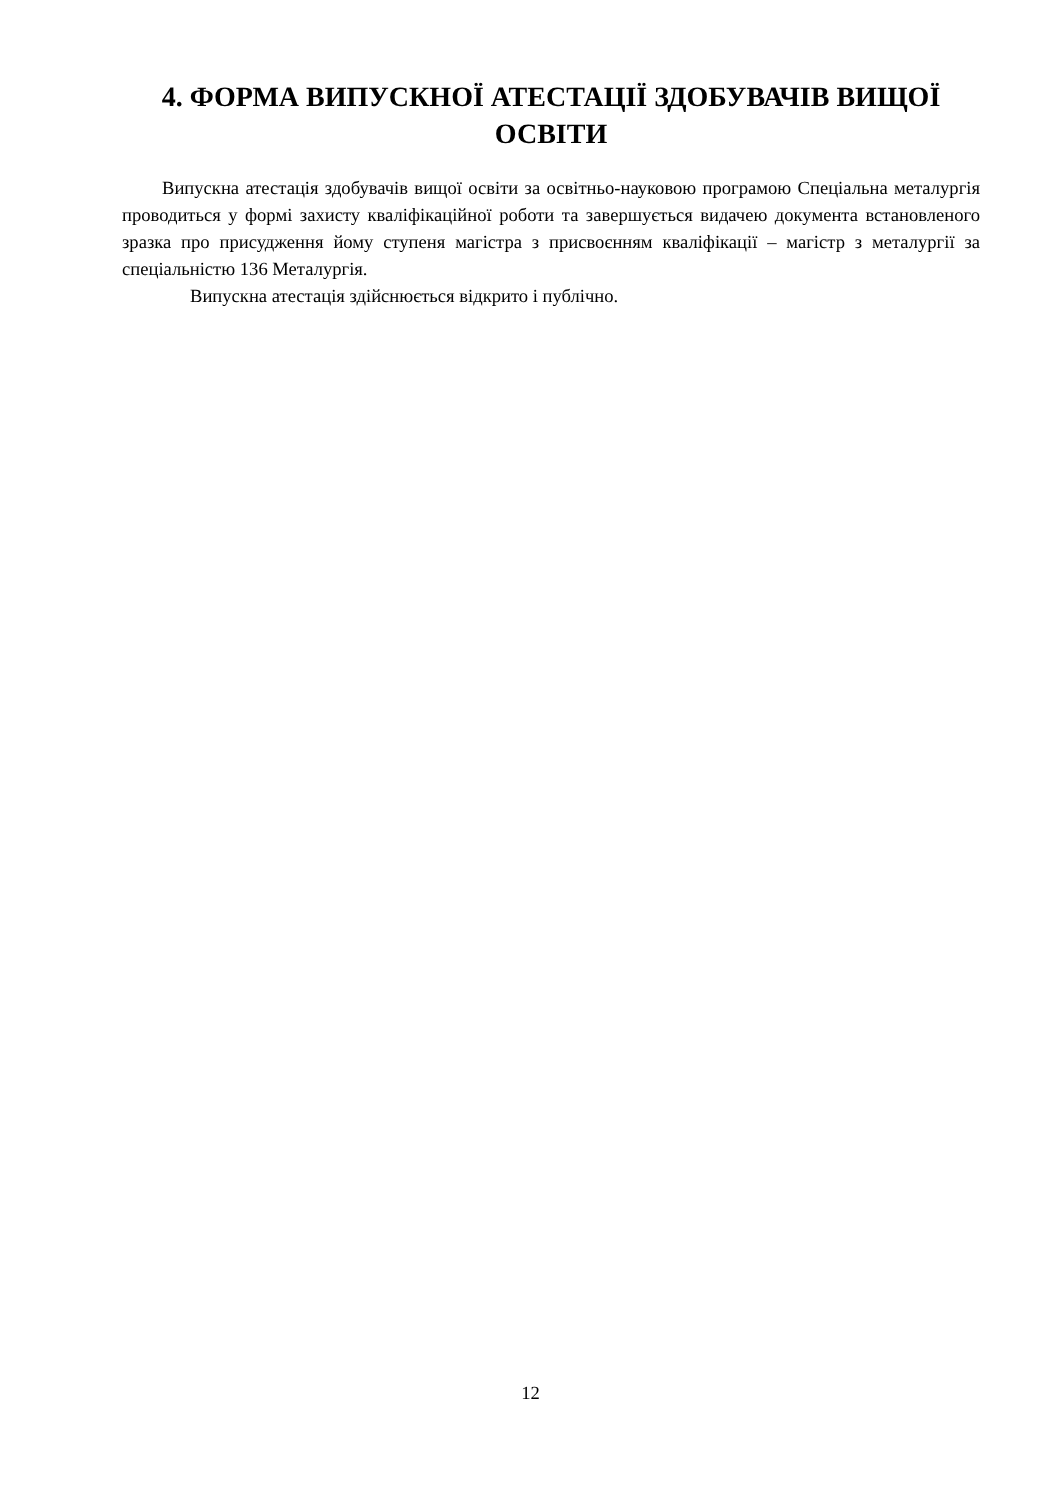4. ФОРМА ВИПУСКНОЇ АТЕСТАЦІЇ ЗДОБУВАЧІВ ВИЩОЇ ОСВІТИ
Випускна атестація здобувачів вищої освіти за освітньо-науковою програмою Спеціальна металургія проводиться у формі захисту кваліфікаційної роботи та завершується видачею документа встановленого зразка про присудження йому ступеня магістра з присвоєнням кваліфікації – магістр з металургії за спеціальністю 136 Металургія.
Випускна атестація здійснюється відкрито і публічно.
12